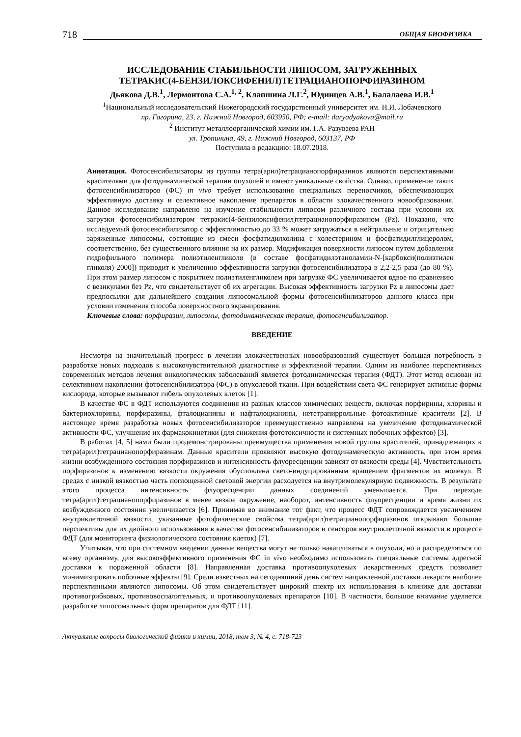718 ОБЩАЯ БИОФИЗИКА
ИССЛЕДОВАНИЕ СТАБИЛЬНОСТИ ЛИПОСОМ, ЗАГРУЖЕННЫХ
ТЕТРАКИС(4-БЕНЗИЛОКСИФЕНИЛ)ТЕТРАЦИАНОПОРФИРАЗИНОМ
Дьякова Д.В.<sup>1</sup>, Лермонтова С.А.<sup>1, 2</sup>, Клапшина Л.Г.<sup>2</sup>, Юдинцев А.В.<sup>1</sup>, Балалаева И.В.<sup>1</sup>
<sup>1</sup> Национальный исследовательский Нижегородский государственный университет им. Н.И. Лобачевского
пр. Гагарина, 23, г. Нижний Новгород, 603950, РФ; e-mail: daryadyakova@mail.ru
<sup>2</sup> Институт металлоорганической химии им. Г.А. Разуваева РАН
ул. Тропинина, 49, г. Нижний Новгород, 603137, РФ
Поступила в редакцию: 18.07.2018.
Аннотация. Фотосенсибилизаторы из группы тетра(арил)тетрацианопорфиразинов являются перспективными красителями для фотодинамической терапии опухолей и имеют уникальные свойства. Однако, применение таких фотосенсибилизаторов (ФС) in vivo требует использования специальных переносчиков, обеспечивающих эффективную доставку и селективное накопление препаратов в области злокачественного новообразования. Данное исследование направлено на изучение стабильности липосом различного состава при условии их загрузки фотосенсибилизатором тетракис(4-бензилоксифенил)тетрацианопорфиразином (Pz). Показано, что исследуемый фотосенсибилизатор с эффективностью до 33 % может загружаться в нейтральные и отрицательно заряженные липосомы, состоящие из смеси фосфатидилхолина с холестерином и фосфатидилглицеролом, соответственно, без существенного влияния на их размер. Модификация поверхности липосом путем добавления гидрофильного полимера полиэтиленгликоля (в составе фосфатидилэтаноламин-N-[карбокси(полиэтилен гликоля)-2000]) приводит к увеличению эффективности загрузки фотосенсибилизатора в 2,2-2,5 раза (до 80 %). При этом размер липосом с покрытием полиэтиленгликолем при загрузке ФС увеличивается вдвое по сравнению с везикулами без Pz, что свидетельствует об их агрегации. Высокая эффективность загрузки Pz в липосомы дает предпосылки для дальнейшего создания липосомальной формы фотосенсибилизаторов данного класса при условии изменения способа поверхностного экранирования.
Ключевые слова: порфиразин, липосомы, фотодинамическая терапия, фотосенсибилизатор.
ВВЕДЕНИЕ
Несмотря на значительный прогресс в лечении злокачественных новообразований существует большая потребность в разработке новых подходов к высокочувствительной диагностике и эффективной терапии. Одним из наиболее перспективных современных методов лечения онкологических заболеваний является фотодинамическая терапия (ФДТ). Этот метод основан на селективном накоплении фотосенсибилизатора (ФС) в опухолевой ткани. При воздействии света ФС генерирует активные формы кислорода, которые вызывают гибель опухолевых клеток [1].
В качестве ФС в ФДТ используются соединения из разных классов химических веществ, включая порфирины, хлорины и бактериохлорины, порфиразины, фталоцианины и нафталоцианины, нететрапиррольные фотоактивные красители [2]. В настоящее время разработка новых фотосенсибилизаторов преимущественно направлена на увеличение фотодинамической активности ФС, улучшение их фармакокинетики (для снижения фототоксичности и системных побочных эффектов) [3].
В работах [4, 5] нами были продемонстрированы преимущества применения новой группы красителей, принадлежащих к тетра(арил)тетрацианопорфиразинам. Данные красители проявляют высокую фотодинамическую активность, при этом время жизни возбужденного состояния порфиразинов и интенсивность флуоресценции зависят от вязкости среды [4]. Чувствительность порфиразинов к изменению вязкости окружения обусловлена свето-индуцированным вращением фрагментов их молекул. В средах с низкой вязкостью часть поглощенной световой энергии расходуется на внутримолекулярную подвижность. В результате этого процесса интенсивность флуоресценции данных соединений уменьшается. При переходе тетра(арил)тетрацианопорфиразинов в менее вязкое окружение, наоборот, интенсивность флуоресценции и время жизни их возбужденного состояния увеличивается [6]. Принимая во внимание тот факт, что процесс ФДТ сопровождается увеличением внутриклеточной вязкости, указанные фотофизические свойства тетра(арил)тетрацианопорфиразинов открывают большие перспективы для их двойного использования в качестве фотосенсибилизаторов и сенсоров внутриклеточной вязкости в процессе ФДТ (для мониторинга физиологического состояния клеток) [7].
Учитывая, что при системном введении данные вещества могут не только накапливаться в опухоли, но и распределяться по всему организму, для высокоэффективного применения ФС in vivo необходимо использовать специальные системы адресной доставки к пораженной области [8]. Направленная доставка противоопухолевых лекарственных средств позволяет минимизировать побочные эффекты [9]. Среди известных на сегодняшний день систем направленной доставки лекарств наиболее перспективными являются липосомы. Об этом свидетельствует широкий спектр их использования в клинике для доставки противогрибковых, противовоспалительных, и противоопухолевых препаратов [10]. В частности, большое внимание уделяется разработке липосомальных форм препаратов для ФДТ [11].
Актуальные вопросы биологической физики и химии, 2018, том 3, № 4, с. 718-723